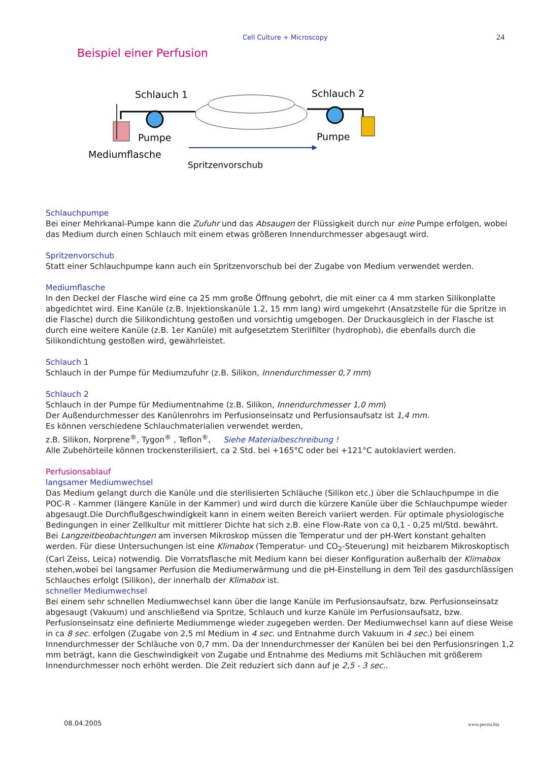Cell Culture + Microscopy 24
Beispiel einer Perfusion
Schlauch 1
Schlauch 2
Pumpe
Pumpe
Mediumflasche
Spritzenvorschub
Schlauchpumpe
Bei einer Mehrkanal-Pumpe kann die Zufuhr und das Absaugen der Flüssigkeit durch nur eine Pumpe erfolgen, wobei das Medium durch einen Schlauch mit einem etwas größeren Innendurchmesser abgesaugt wird.
Spritzenvorschub
Statt einer Schlauchpumpe kann auch ein Spritzenvorschub bei der Zugabe von Medium verwendet werden.
Mediumflasche
In den Deckel der Flasche wird eine ca 25 mm große Öffnung gebohrt, die mit einer ca 4 mm starken Silikonplatte abgedichtet wird. Eine Kanüle (z.B. Injektionskanüle 1.2, 15 mm lang) wird umgekehrt (Ansatzstelle für die Spritze in die Flasche) durch die Silikondichtung gestoßen und vorsichtig umgebogen. Der Druckausgleich in der Flasche ist durch eine weitere Kanüle (z.B. 1er Kanüle) mit aufgesetztem Sterilfilter (hydrophob), die ebenfalls durch die Silikondichtung gestoßen wird, gewährleistet.
Schlauch 1
Schlauch in der Pumpe für Mediumzufuhr (z.B. Silikon, Innendurchmesser 0,7 mm)
Schlauch 2
Schlauch in der Pumpe für Mediumentnahme (z.B. Silikon, Innendurchmesser 1,0 mm)
Der Außendurchmesser des Kanülenrohrs im Perfusionseinsatz und Perfusionsaufsatz ist 1,4 mm.
Es können verschiedene Schlauchmaterialien verwendet werden,
z.B. Silikon, Norprene<sup>®</sup>, Tygon<sup>®</sup> , Teflon<sup>®</sup>, Siehe Materialbeschreibung !
Alle Zubehörteile können trockensterilisiert, ca 2 Std. bei +165°C oder bei +121°C autoklaviert werden.
Perfusionsablauf
langsamer Mediumwechsel
Das Medium gelangt durch die Kanüle und die sterilisierten Schläuche (Silikon etc.) über die Schlauchpumpe in die POC-R - Kammer (längere Kanüle in der Kammer) und wird durch die kürzere Kanüle über die Schlauchpumpe wieder abgesaugt.Die Durchflußgeschwindigkeit kann in einem weiten Bereich variiert werden. Für optimale physiologische Bedingungen in einer Zellkultur mit mittlerer Dichte hat sich z.B. eine Flow-Rate von ca 0,1 - 0,25 ml/Std. bewährt.
Bei Langzeitbeobachtungen am inversen Mikroskop müssen die Temperatur und der pH-Wert konstant gehalten werden. Für diese Untersuchungen ist eine Klimabox (Temperatur- und CO<sub>2</sub>-Steuerung) mit heizbarem Mikroskoptisch (Carl Zeiss, Leica) notwendig. Die Vorratsflasche mit Medium kann bei dieser Konfiguration außerhalb der Klimabox stehen,wobei bei langsamer Perfusion die Mediumerwärmung und die pH-Einstellung in dem Teil des gasdurchlässigen Schlauches erfolgt (Silikon), der innerhalb der Klimabox ist.
schneller Mediumwechsel
Bei einem sehr schnellen Mediumwechsel kann über die lange Kanüle im Perfusionsaufsatz, bzw. Perfusionseinsatz abgesaugt (Vakuum) und anschließend via Spritze, Schlauch und kurze Kanüle im Perfusionsaufsatz, bzw. Perfusionseinsatz eine definierte Mediummenge wieder zugegeben werden. Der Mediumwechsel kann auf diese Weise in ca 8 sec. erfolgen (Zugabe von 2,5 ml Medium in 4 sec. und Entnahme durch Vakuum in 4 sec.) bei einem Innendurchmesser der Schläuche von 0,7 mm. Da der Innendurchmesser der Kanülen bei bei den Perfusionsringen 1,2 mm beträgt, kann die Geschwindigkeit von Zugabe und Entnahme des Mediums mit Schläuchen mit größerem Innendurchmesser noch erhöht werden. Die Zeit reduziert sich dann auf je 2,5 - 3 sec..
08.04.2005 www.pecon.biz